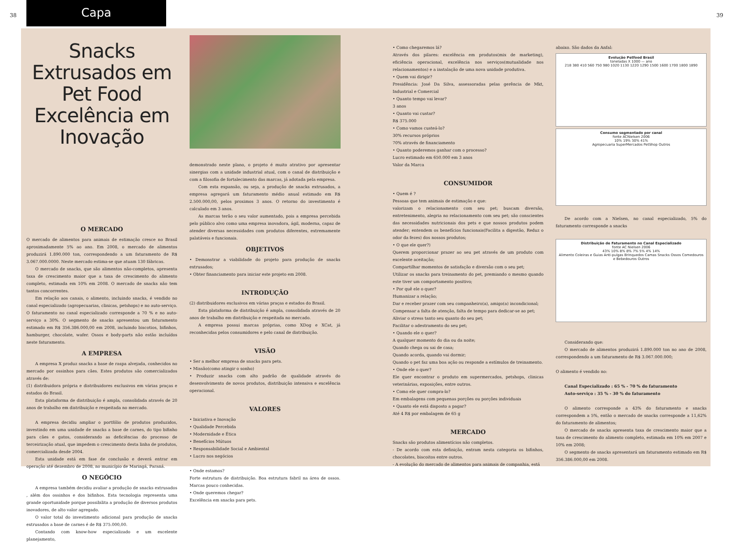38 39
Capa
Snacks Extrusados em Pet Food Excelência em Inovação
O MERCADO
O mercado de alimentos para animais de estimação cresce no Brasil aproximadamente 5% ao ano. Em 2008, o mercado de alimentos produzirá 1.890.000 ton, correspondendo a um faturamento de R$ 3.067.000.0000. Neste mercado estima-se que atuam 130 fábricas.
O mercado de snacks, que são alimentos não-completos, apresenta taxa de crescimento maior que a taxa de crescimento do alimento completo, estimada em 10% em 2008. O mercado de snacks não tem tantos concorrentes.
Em relação aos canais, o alimento, incluindo snacks, é vendido no canal especializado (agropecuarias, clinicas, petshops) e no auto-serviço. O faturamento no canal especializado corresponde a 70 % e no auto-serviço a 30%. O segmento de snacks apresentou um faturamento estimado em R$ 356.386.000,00 em 2008, incluindo biscotios, bifinhos, hamburger, chocolate, wafer. Ossos e body-parts não estão incluídos neste faturamento.
A EMPRESA
A empresa X produz snacks a base de raspa alvejada, conhecidos no mercado por ossinhos para cães. Estes produtos são comercializados através de:
(1) distribuidora própria e distribuidores exclusivos em várias praças e estados do Brasil.
Esta plataforma de distribuição é ampla, consolidada através de 20 anos de trabalho em distribuição e respeitada no mercado.
A empresa decidiu ampliar o portfólio de produtos produzidos, investindo em uma unidade de snacks a base de carnes, do tipo bifinho para cães e gatos, considerando as deficiências do processo de terceirização atual, que impedem o crescimento desta linha de produtos, comercializada desde 2004.
Esta unidade está em fase de conclusão e deverá entrar em operação até dezembro de 2008, no município de Maringá, Paraná.
O NEGÓCIO
A empresa também decidiu avaliar a produção de snacks extrusados , além dos ossinhos e dos bifinhos. Esta tecnologia representa uma grande oportunidade porque possibilita a produção de diversos produtos inovadores, de alto valor agregado.
O valor total do investimento adicional para produção de snacks extrusados a base de carnes é de R$ 375.000,00.
Contando com know-how especializado e um excelente planejamento,
demonstrado neste plano, o projeto é muito atrativo por apresentar sinergias com a unidade industrial atual, com o canal de distribuição e com a filosofia de fortalecimento das marcas, já adotada pela empresa.
Com esta expansão, ou seja, a produção de snacks extrusados, a empresa agregará um faturamento médio anual estimado em R$ 2.500.000,00, pelos proximos 3 anos. O retorno do investimento é calculado em 3 anos.
As marcas terão o seu valor aumentado, pois a empresa percebida pelo público alvo como uma empresa inovadora, ágil, moderna, capaz de atender diversas necessidades com produtos diferentes, extremamente palatáveis e funcionais.
OBJETIVOS
• Demonstrar a viabilidade do projeto para produção de snacks extrusados;
• Obter financiamento para iniciar este projeto em 2008.
INTRODUÇÃO
(2) distribuidores exclusivos em várias praças e estados do Brasil.
Esta plataforma de distribuição é ampla, consolidada através de 20 anos de trabalho em distribuição e respeitada no mercado.
A empresa possui marcas próprias, como XDog e XCat, já reconhecidas pelos consumidores e pelo canal de distribuição.
VISÃO
• Ser a melhor empresa de snacks para pets.
• Missão(como atingir o sonho)
• Produzir snacks com alto padrão de qualidade através do desenvolvimento de novos produtos, distribuição intensiva e excelência operacional.
VALORES
• Iniciativa e Inovação
• Qualidade Percebida
• Modernidade e Ética
• Benefícios Mútuos
• Responsabilidade Social e Ambiental
• Lucro nos negócios
• Onde estamos?
Forte estrutura de distribuição. Boa estrutura fabril na área de ossos. Marcas pouco conhecidas.
• Onde queremos chegar?
Excelência em snacks para pets.
• Como chegaremos lá?
Através dos pilares: excelência em produtos(mix de marketing), eficiência operacional, excelência nos serviços(mutualidade nos relacionamentos) e a instalação de uma nova unidade produtiva.
• Quem vai dirigir?
Presidência: José Da Silva, assessoradas pelas gerência de Mkt, Industrial e Comercial
• Quanto tempo vai levar?
3 anos
• Quanto vai custar?
R$ 375.000
• Como vamos custeá-lo?
30% recursos próprios
70% através de financiamento
• Quanto poderemos ganhar com o processo?
Lucro estimado em 650.000 em 3 anos
Valor da Marca
CONSUMIDOR
• Quem é ?
Pessoas que tem animais de estimação e que:
valorizam o relacionamento com seu pet; buscam diversão, entretenimento, alegria no relacionamento com seu pet; são conscientes das necessidades nutricionais dos pets e que nossos produtos podem atender; entendem os benefícios funcionais(Facilita a digestão, Reduz o odor da fezes) dos nossos produtos;
• O que ele quer?)
Querem proporcionar prazer ao seu pet através de um produto com excelente aceitação;
Compartilhar momentos de satisfação e diversão com o seu pet;
Utilizar os snacks para treinamento do pet, premiando o mesmo quando este tiver um comportamento positivo;
• Por quê ele o quer?
Humanizar a relação;
Dar e receber prazer com seu companheiro(a), amigo(a) incondicional;
Compensar a falta de atenção, falta de tempo para dedicar-se ao pet;
Aliviar o stress tanto seu quanto do seu pet;
Facilitar o adestramento do seu pet;
• Quando ele o quer?
A qualquer momento do dia ou da noite;
Quando chega ou sai de casa;
Quando acorda, quando vai dormir;
Quando o pet faz uma boa ação ou responde a estímulos de treinamento.
• Onde ele o quer?
Ele quer encontrar o produto em supermercados, petshops, clinicas veterinárias, exposições, entre outros.
• Como ele quer compra-lo?
Em embalagens com pequenas porções ou porções individuais
• Quanto ele está disposto a pagar?
Até 4 R$ por embalagem de 65 g
MERCADO
Snacks são produtos alimentícios não completos.
- De acordo com esta definição, entram nesta categoria os bifinhos, chocolates, biscoitos entre outros.
- A evolução do mercado de alimentos para animais de companhia, está
abaixo. São dados da Anfal:
Evolução Petfood Brasil
toneladas X 1000 — ano
218 380 410 560 750 980 1020 1130 1220 1290 1500 1600 1700 1800 1890
Consumo segmentado por canal
fonte ACNielsen 2006
10% 19% 30% 41%
Agropecuaria SuperMercados PetShop Outros
De acordo com a Nielsen, no canal especializado, 5% do faturamento corresponde a snacks
Distribuição de Faturamento no Canal Especializado
fonte AC Nielsen 2006
43% 10% 8% 8% 7% 5% 4% 14%
Alimento Coleiras e Guias Anti-pulgas Brinquedos Camas Snacks Ossos Comedouros e Bebedouros Outros
Considerando que:
O mercado de alimentos produzirá 1.890.000 ton no ano de 2008, correspondendo a um faturamento de R$ 3.067.000.000;
O alimento é vendido no:
Canal Especializado : 65 % - 70 % do faturamento
Auto-serviço : 35 % - 30 % do faturamento
O alimento corresponde a 43% do faturamento e snacks correspondem a 5%, então o mercado de snacks corresponde a 11,62% do faturamento de alimentos;
O mercado de snacks apresenta taxa de crescimento maior que a taxa de crescimento do alimento completo, estimada em 10% em 2007 e 10% em 2008;
O segmento de snacks apresentará um faturamento estimado em R$ 356.386.000,00 em 2008.